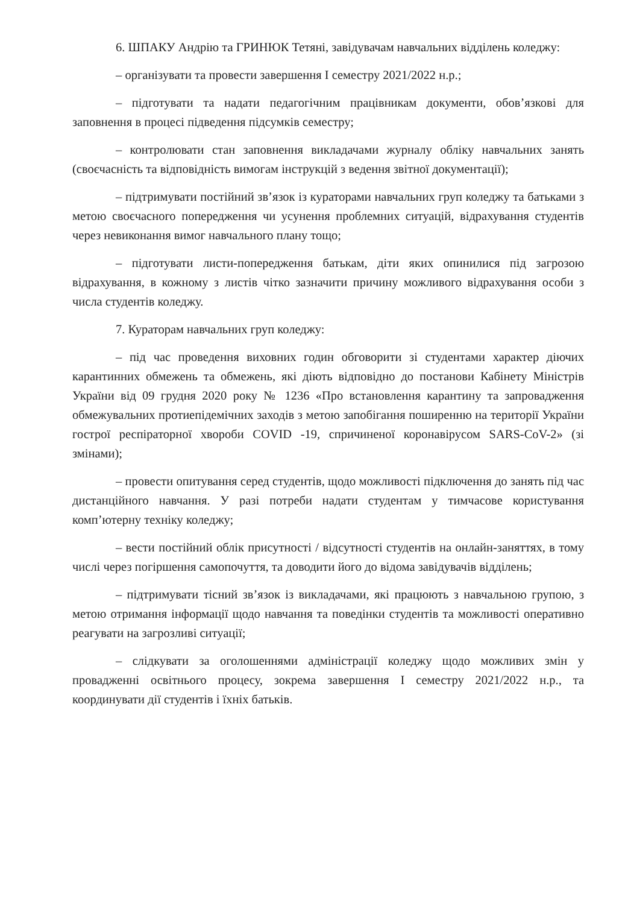6. ШПАКУ Андрію та ГРИНЮК Тетяні, завідувачам навчальних відділень коледжу:
– організувати та провести завершення І семестру 2021/2022 н.р.;
– підготувати та надати педагогічним працівникам документи, обов’язкові для заповнення в процесі підведення підсумків семестру;
– контролювати стан заповнення викладачами журналу обліку навчальних занять (своєчасність та відповідність вимогам інструкцій з ведення звітної документації);
– підтримувати постійний зв’язок із кураторами навчальних груп коледжу та батьками з метою своєчасного попередження чи усунення проблемних ситуацій, відрахування студентів через невиконання вимог навчального плану тощо;
– підготувати листи-попередження батькам, діти яких опинилися під загрозою відрахування, в кожному з листів чітко зазначити причину можливого відрахування особи з числа студентів коледжу.
7. Кураторам навчальних груп коледжу:
– під час проведення виховних годин обговорити зі студентами характер діючих карантинних обмежень та обмежень, які діють відповідно до постанови Кабінету Міністрів України від 09 грудня 2020 року № 1236 «Про встановлення карантину та запровадження обмежувальних протиепідемічних заходів з метою запобігання поширенню на території України гострої респіраторної хвороби COVID -19, спричиненої коронавірусом SARS-CoV-2» (зі змінами);
– провести опитування серед студентів, щодо можливості підключення до занять під час дистанційного навчання. У разі потреби надати студентам у тимчасове користування комп’ютерну техніку коледжу;
– вести постійний облік присутності / відсутності студентів на онлайн-заняттях, в тому числі через погіршення самопочуття, та доводити його до відома завідувачів відділень;
– підтримувати тісний зв’язок із викладачами, які працюють з навчальною групою, з метою отримання інформації щодо навчання та поведінки студентів та можливості оперативно реагувати на загрозливі ситуації;
– слідкувати за оголошеннями адміністрації коледжу щодо можливих змін у провадженні освітнього процесу, зокрема завершення І семестру 2021/2022 н.р., та координувати дії студентів і їхніх батьків.